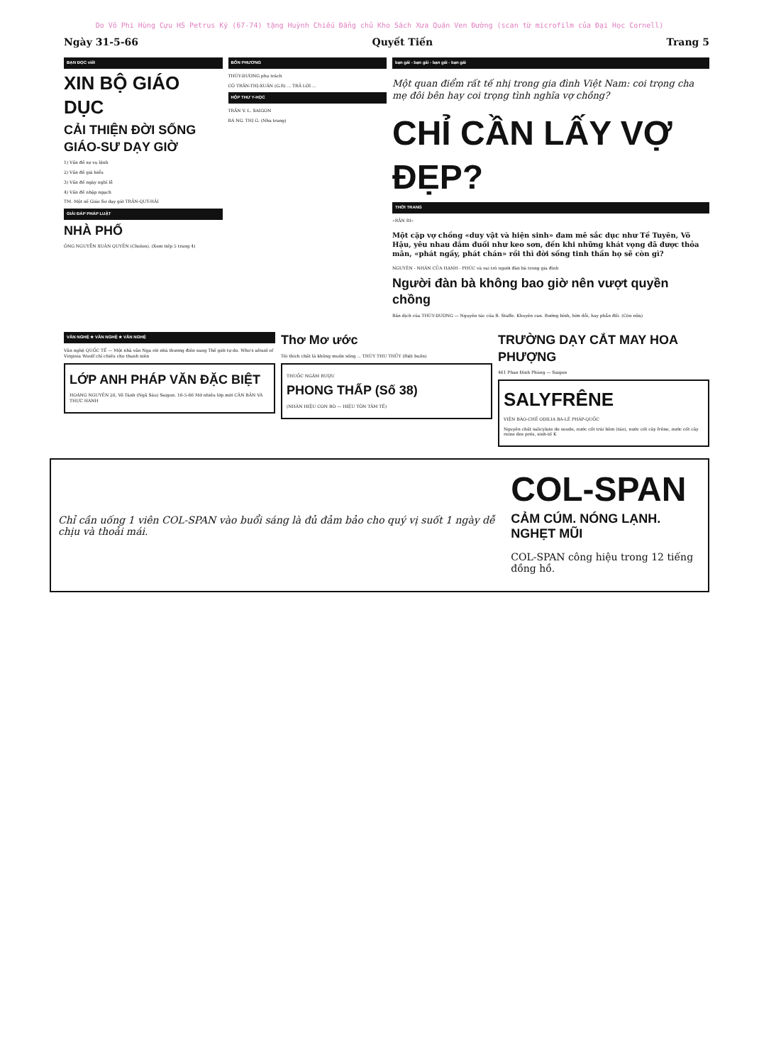Do Võ Phi Hùng Cựu HS Petrus Ký (67-74) tặng Huỳnh Chiếu Đẳng chủ Kho Sách Xưa Quán Ven Đường (scan từ microfilm của Đại Học Cornell)
Ngày 31-5-66 Quyết Tiến Trang 5
BẠN ĐỌC viết
XIN BỘ GIÁO DỤC
CẢI THIỆN ĐỜI SỐNG GIÁO-SƯ DẠY GIỜ
1) Vấn đề sự vụ lệnh
2) Vấn đề giá biểu
3) Vấn đề ngày nghỉ lễ
4) Vấn đề nhập ngạch
TM. Một số Giáo Sư dạy giờ TRẦN-QUÝ-HẢI
GIẢI ĐÁP PHÁP LUẬT
NHÀ PHỐ
ÔNG NGUYỄN XUÂN QUYỀN (Cholon). (Xem tiếp 5 trang 4)
BỐN PHƯƠNG
THÙY-DƯƠNG phụ trách
CÔ TRẦN-THỊ-XUÂN (G.R) ... TRẢ LỜI ...
HỘP THƯ Y-HỌC
TRẦN V. L. SAIGON
BÀ NG. THỊ G. (Nha trang)
bạn gái - bạn gái - bạn gái - bạn gái
Một quan điểm rất tế nhị trong gia đình Việt Nam: coi trọng cha mẹ đôi bên hay coi trọng tình nghĩa vợ chồng?
CHỈ CẦN LẤY VỢ ĐẸP?
THỜI TRANG
«RẰN RI»
Một cặp vợ chồng «duy vật và hiện sinh» đam mê sắc dục như Tề Tuyên, Võ Hậu, yêu nhau đắm đuối như keo sơn, đến khi những khát vọng đã được thỏa mãn, «phát ngấy, phát chán» rồi thì đời sống tinh thần họ sẽ còn gì?
NGUYÊN - NHÂN CỦA HẠNH - PHÚC và vai trò người đàn bà trong gia đình
Người đàn bà không bao giờ nên vượt quyền chồng
Bản dịch của THÙY-DƯƠNG — Nguyên tác của B. Staffe. Khuyên can. Bướng bỉnh, hờn dỗi, hay phẫn đối. (Còn nữa)
VĂN NGHỆ ★ VĂN NGHỆ ★ VĂN NGHỆ
Văn nghệ QUỐC TẾ — Một nhà văn Nga rời nhà thương điên sang Thế giới tự do. Who's afraid of Virginia Woolf chỉ chiếu cho thanh niên
LỚP ANH PHÁP VĂN ĐẶC BIỆT
HOÀNG NGUYÊN 20, Võ Tánh (Ngã Sáu) Saigon. 16-5-66 Mở nhiều lớp mới CĂN BẢN VÀ THỰC HÀNH
Thơ Mơ ước
Tôi thích chất là không muốn sống ... THÙY THU THỦY (Biệt buồn)
THUỐC NGÂM RƯỢU
PHONG THẤP (Số 38)
(NHÃN HIỆU CON BÒ — HIỆU TÔN TÂM TẾ)
TRƯỜNG DẠY CẮT MAY HOA PHƯỢNG
461 Phan Đình Phùng — Saigon
SALYFRÊNE
VIỆN BÀO-CHẾ ODILIA BA-LÊ PHÁP-QUỐC
Nguyên chất salicylate de soude, nước cốt trái bôm (táo), nước cốt cây frêne, nước cốt cây reine des prés, sinh-tố K
Chỉ cần uống 1 viên COL-SPAN vào buổi sáng là đủ đảm bảo cho quý vị suốt 1 ngày dễ chịu và thoải mái.
COL-SPAN
CẢM CÚM. NÓNG LẠNH. NGHẸT MŨI
COL-SPAN công hiệu trong 12 tiếng đồng hồ.